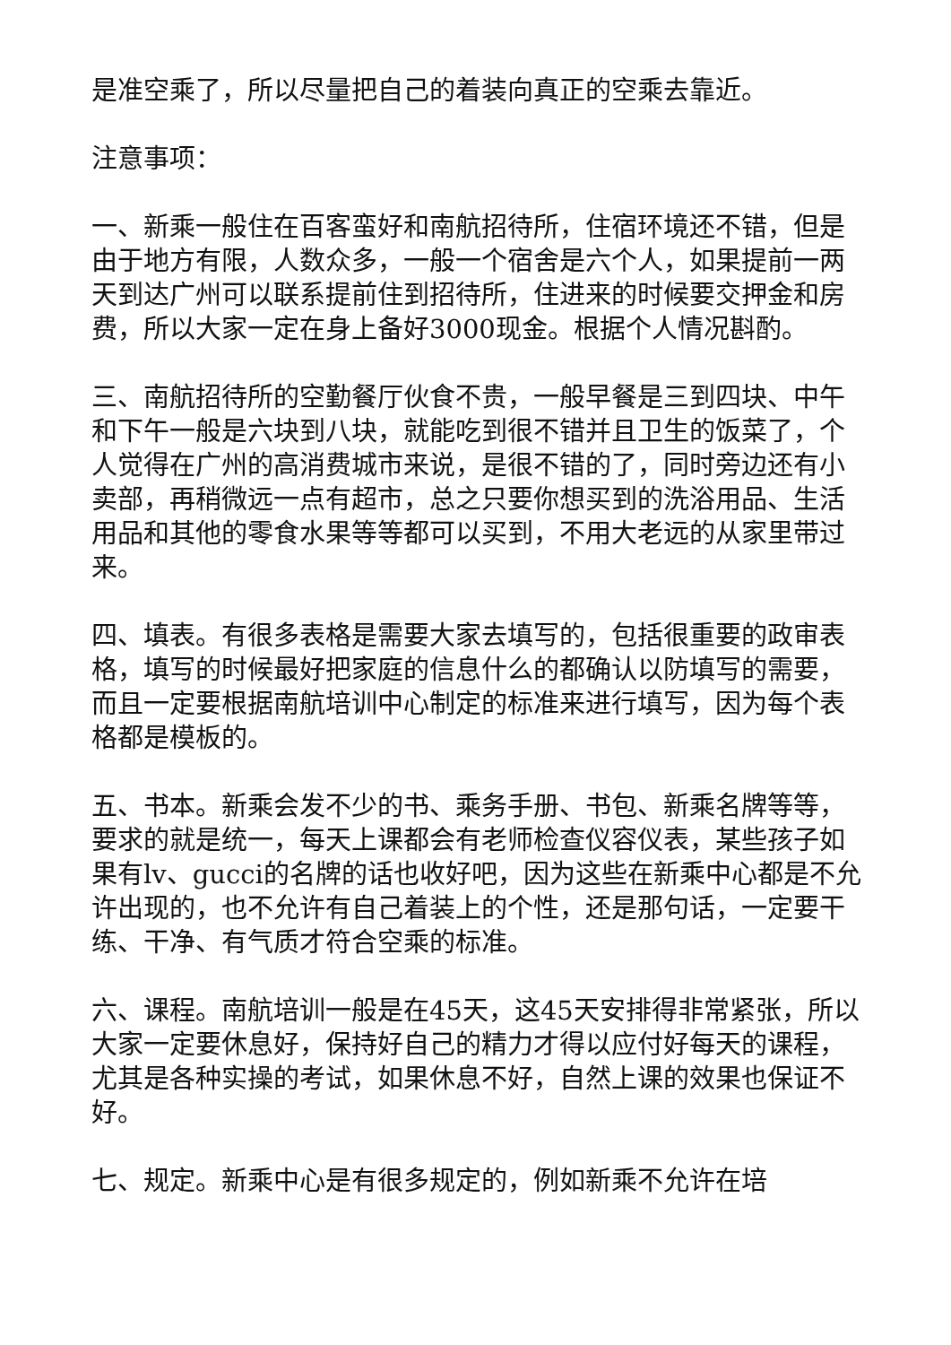是准空乘了，所以尽量把自己的着装向真正的空乘去靠近。
注意事项：
一、新乘一般住在百客蛮好和南航招待所，住宿环境还不错，但是由于地方有限，人数众多，一般一个宿舍是六个人，如果提前一两天到达广州可以联系提前住到招待所，住进来的时候要交押金和房费，所以大家一定在身上备好3000现金。根据个人情况斟酌。
三、南航招待所的空勤餐厅伙食不贵，一般早餐是三到四块、中午和下午一般是六块到八块，就能吃到很不错并且卫生的饭菜了，个人觉得在广州的高消费城市来说，是很不错的了，同时旁边还有小卖部，再稍微远一点有超市，总之只要你想买到的洗浴用品、生活用品和其他的零食水果等等都可以买到，不用大老远的从家里带过来。
四、填表。有很多表格是需要大家去填写的，包括很重要的政审表格，填写的时候最好把家庭的信息什么的都确认以防填写的需要，而且一定要根据南航培训中心制定的标准来进行填写，因为每个表格都是模板的。
五、书本。新乘会发不少的书、乘务手册、书包、新乘名牌等等，要求的就是统一，每天上课都会有老师检查仪容仪表，某些孩子如果有lv、gucci的名牌的话也收好吧，因为这些在新乘中心都是不允许出现的，也不允许有自己着装上的个性，还是那句话，一定要干练、干净、有气质才符合空乘的标准。
六、课程。南航培训一般是在45天，这45天安排得非常紧张，所以大家一定要休息好，保持好自己的精力才得以应付好每天的课程，尤其是各种实操的考试，如果休息不好，自然上课的效果也保证不好。
七、规定。新乘中心是有很多规定的，例如新乘不允许在培